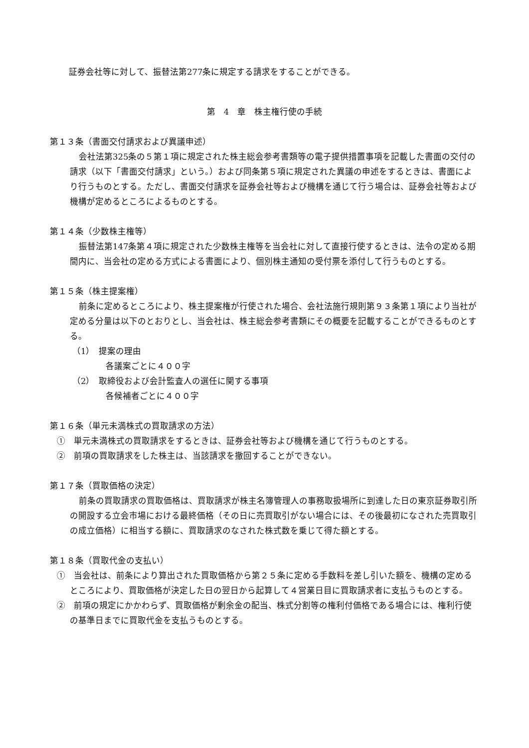証券会社等に対して、振替法第277条に規定する請求をすることができる。
第　4　章　株主権行使の手続
第１３条（書面交付請求および異議申述）
会社法第325条の５第１項に規定された株主総会参考書類等の電子提供措置事項を記載した書面の交付の請求（以下「書面交付請求」という。）および同条第５項に規定された異議の申述をするときは、書面により行うものとする。ただし、書面交付請求を証券会社等および機構を通じて行う場合は、証券会社等および機構が定めるところによるものとする。
第１４条（少数株主権等）
振替法第147条第４項に規定された少数株主権等を当会社に対して直接行使するときは、法令の定める期間内に、当会社の定める方式による書面により、個別株主通知の受付票を添付して行うものとする。
第１５条（株主提案権）
前条に定めるところにより、株主提案権が行使された場合、会社法施行規則第９３条第１項により当社が定める分量は以下のとおりとし、当会社は、株主総会参考書類にその概要を記載することができるものとする。
（1）　提案の理由
各議案ごとに４００字
（2）　取締役および会計監査人の選任に関する事項
各候補者ごとに４００字
第１６条（単元未満株式の買取請求の方法）
①　単元未満株式の買取請求をするときは、証券会社等および機構を通じて行うものとする。
②　前項の買取請求をした株主は、当該請求を撤回することができない。
第１７条（買取価格の決定）
前条の買取請求の買取価格は、買取請求が株主名簿管理人の事務取扱場所に到達した日の東京証券取引所の開設する立会市場における最終価格（その日に売買取引がない場合には、その後最初になされた売買取引の成立価格）に相当する額に、買取請求のなされた株式数を乗じて得た額とする。
第１８条（買取代金の支払い）
①　当会社は、前条により算出された買取価格から第２５条に定める手数料を差し引いた額を、機構の定めるところにより、買取価格が決定した日の翌日から起算して４営業日目に買取請求者に支払うものとする。
②　前項の規定にかかわらず、買取価格が剰余金の配当、株式分割等の権利付価格である場合には、権利行使の基準日までに買取代金を支払うものとする。